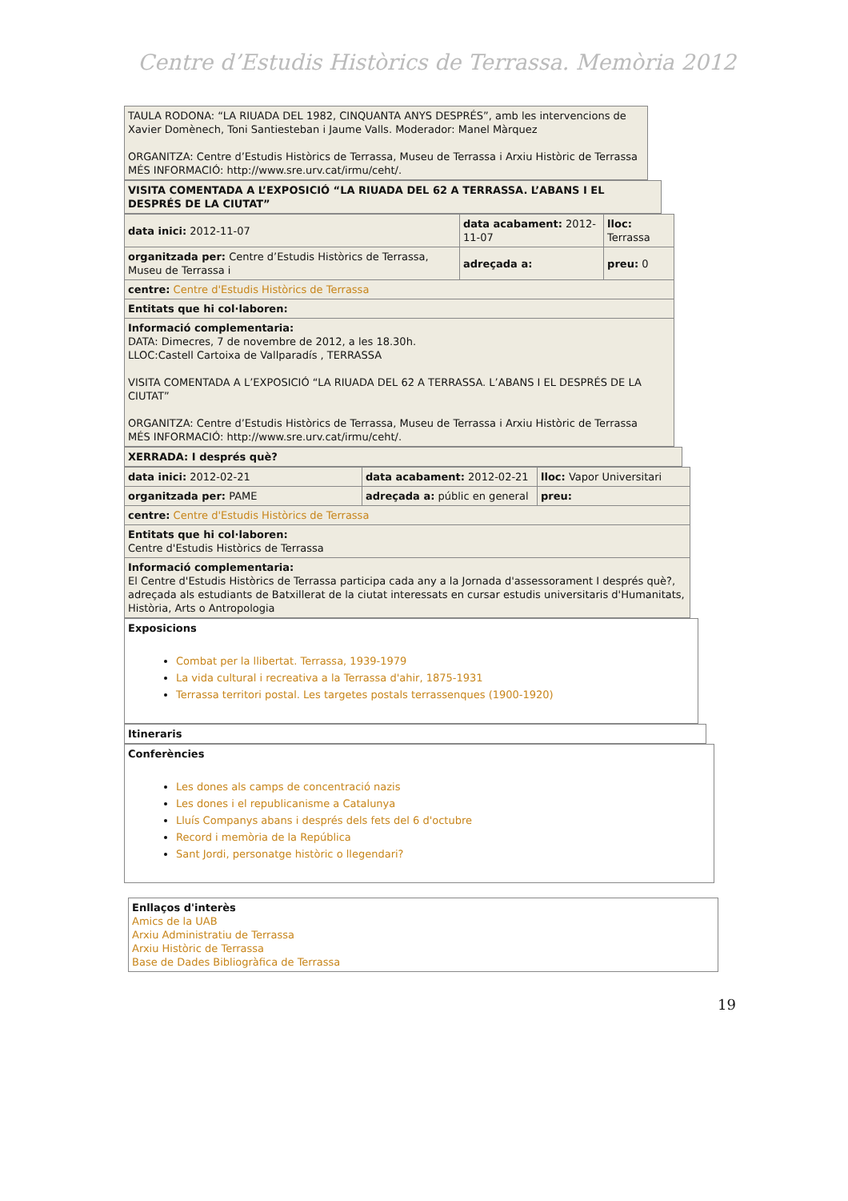Centre d’Estudis Històrics de Terrassa. Memòria 2012
| TAULA RODONA: “LA RIUADA DEL 1982, CINQUANTA ANYS DESPRÉS”, amb les intervencions de Xavier Domènech, Toni Santiesteban i Jaume Valls. Moderador: Manel Màrquez ORGANITZA: Centre d’Estudis Històrics de Terrassa, Museu de Terrassa i Arxiu Històric de Terrassa MÉS INFORMACIÓ: http://www.sre.urv.cat/irmu/ceht/. |
| VISITA COMENTADA A L’EXPOSICIÓ “LA RIUADA DEL 62 A TERRASSA. L’ABANS I EL DESPRÉS DE LA CIUTAT” |
| data inici: 2012-11-07 | data acabament: 2012-11-07 | lloc: Terrassa |
| organitzada per: Centre d’Estudis Històrics de Terrassa, Museu de Terrassa i | adreçada a: | preu: 0 |
| centre: Centre d'Estudis Històrics de Terrassa | | |
| Entitats que hi col·laboren: | | |
| Informació complementaria: DATA: Dimecres, 7 de novembre de 2012, a les 18.30h. LLOC:Castell Cartoixa de Vallparadís , TERRASSA VISITA COMENTADA A L’EXPOSICIÓ “LA RIUADA DEL 62 A TERRASSA. L’ABANS I EL DESPRÉS DE LA CIUTAT” ORGANITZA: Centre d’Estudis Històrics de Terrassa, Museu de Terrassa i Arxiu Històric de Terrassa MÉS INFORMACIÓ: http://www.sre.urv.cat/irmu/ceht/. | | |
| XERRADA: I després què? |
| data inici: 2012-02-21 | data acabament: 2012-02-21 | lloc: Vapor Universitari |
| organitzada per: PAME | adreçada a: públic en general | preu: |
| centre: Centre d'Estudis Històrics de Terrassa | | |
| Entitats que hi col·laboren: Centre d'Estudis Històrics de Terrassa | | |
| Informació complementaria: El Centre d'Estudis Històrics de Terrassa participa cada any a la Jornada d'assessorament I després què?, adreçada als estudiants de Batxillerat de la ciutat interessats en cursar estudis universitaris d'Humanitats, Història, Arts o Antropologia | | |
| Exposicions Combat per la llibertat. Terrassa, 1939-1979 La vida cultural i recreativa a la Terrassa d'ahir, 1875-1931 Terrassa territori postal. Les targetes postals terrassenques (1900-1920) |
| Itineraris |
| Conferències Les dones als camps de concentració nazis Les dones i el republicanisme a Catalunya Lluís Companys abans i després dels fets del 6 d'octubre Record i memòria de la República Sant Jordi, personatge històric o llegendari? |
| Enllaços d'interès Amics de la UAB Arxiu Administratiu de Terrassa Arxiu Històric de Terrassa Base de Dades Bibliogràfica de Terrassa |
19